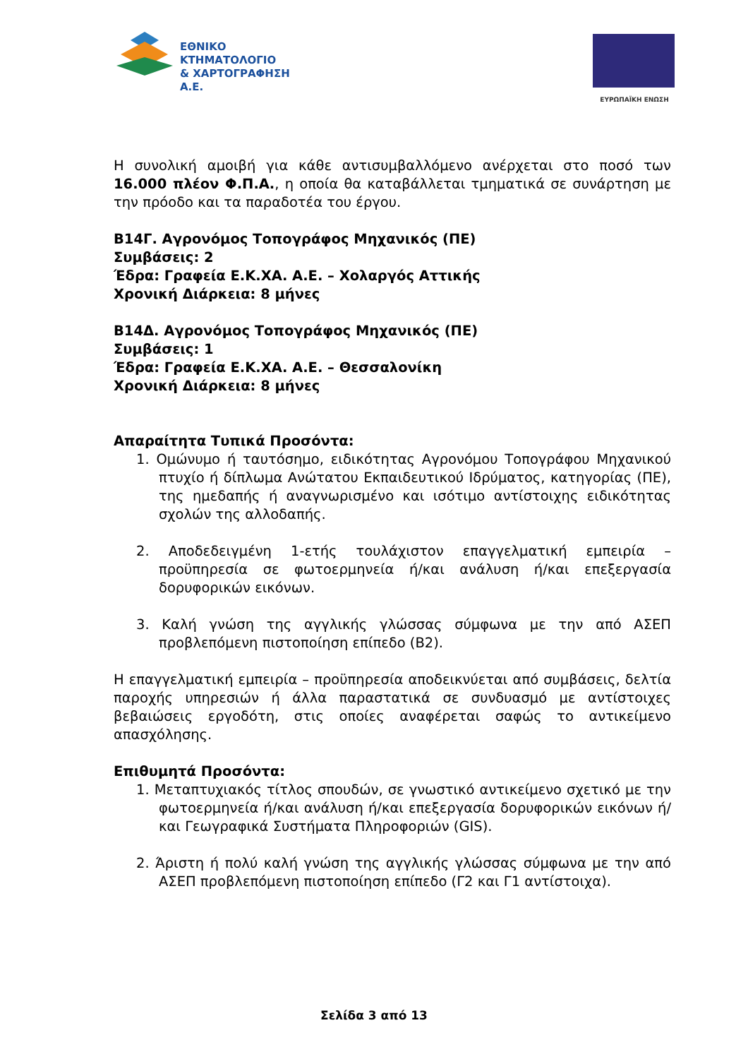ΕΘΝΙΚΟ ΚΤΗΜΑΤΟΛΟΓΙΟ
& ΧΑΡΤΟΓΡΑΦΗΣΗ Α.Ε.
ΕΥΡΩΠΑΪΚΗ ΕΝΩΣΗ
Η συνολική αμοιβή για κάθε αντισυμβαλλόμενο ανέρχεται στο ποσό των 16.000 πλέον Φ.Π.Α., η οποία θα καταβάλλεται τμηματικά σε συνάρτηση με την πρόοδο και τα παραδοτέα του έργου.
Β14Γ. Αγρονόμος Τοπογράφος Μηχανικός (ΠΕ)
Συμβάσεις: 2
Έδρα: Γραφεία Ε.Κ.ΧΑ. Α.Ε. – Χολαργός Αττικής
Χρονική Διάρκεια: 8 μήνες
Β14Δ. Αγρονόμος Τοπογράφος Μηχανικός (ΠΕ)
Συμβάσεις: 1
Έδρα: Γραφεία Ε.Κ.ΧΑ. Α.Ε. – Θεσσαλονίκη
Χρονική Διάρκεια: 8 μήνες
Απαραίτητα Τυπικά Προσόντα:
1. Ομώνυμο ή ταυτόσημο, ειδικότητας Αγρονόμου Τοπογράφου Μηχανικού πτυχίο ή δίπλωμα Ανώτατου Εκπαιδευτικού Ιδρύματος, κατηγορίας (ΠΕ), της ημεδαπής ή αναγνωρισμένο και ισότιμο αντίστοιχης ειδικότητας σχολών της αλλοδαπής.
2. Αποδεδειγμένη 1-ετής τουλάχιστον επαγγελματική εμπειρία – προϋπηρεσία σε φωτοερμηνεία ή/και ανάλυση ή/και επεξεργασία δορυφορικών εικόνων.
3. Καλή γνώση της αγγλικής γλώσσας σύμφωνα με την από ΑΣΕΠ προβλεπόμενη πιστοποίηση επίπεδο (Β2).
Η επαγγελματική εμπειρία – προϋπηρεσία αποδεικνύεται από συμβάσεις, δελτία παροχής υπηρεσιών ή άλλα παραστατικά σε συνδυασμό με αντίστοιχες βεβαιώσεις εργοδότη, στις οποίες αναφέρεται σαφώς το αντικείμενο απασχόλησης.
Επιθυμητά Προσόντα:
1. Μεταπτυχιακός τίτλος σπουδών, σε γνωστικό αντικείμενο σχετικό με την φωτοερμηνεία ή/και ανάλυση ή/και επεξεργασία δορυφορικών εικόνων ή/και Γεωγραφικά Συστήματα Πληροφοριών (GIS).
2. Άριστη ή πολύ καλή γνώση της αγγλικής γλώσσας σύμφωνα με την από ΑΣΕΠ προβλεπόμενη πιστοποίηση επίπεδο (Γ2 και Γ1 αντίστοιχα).
Σελίδα 3 από 13